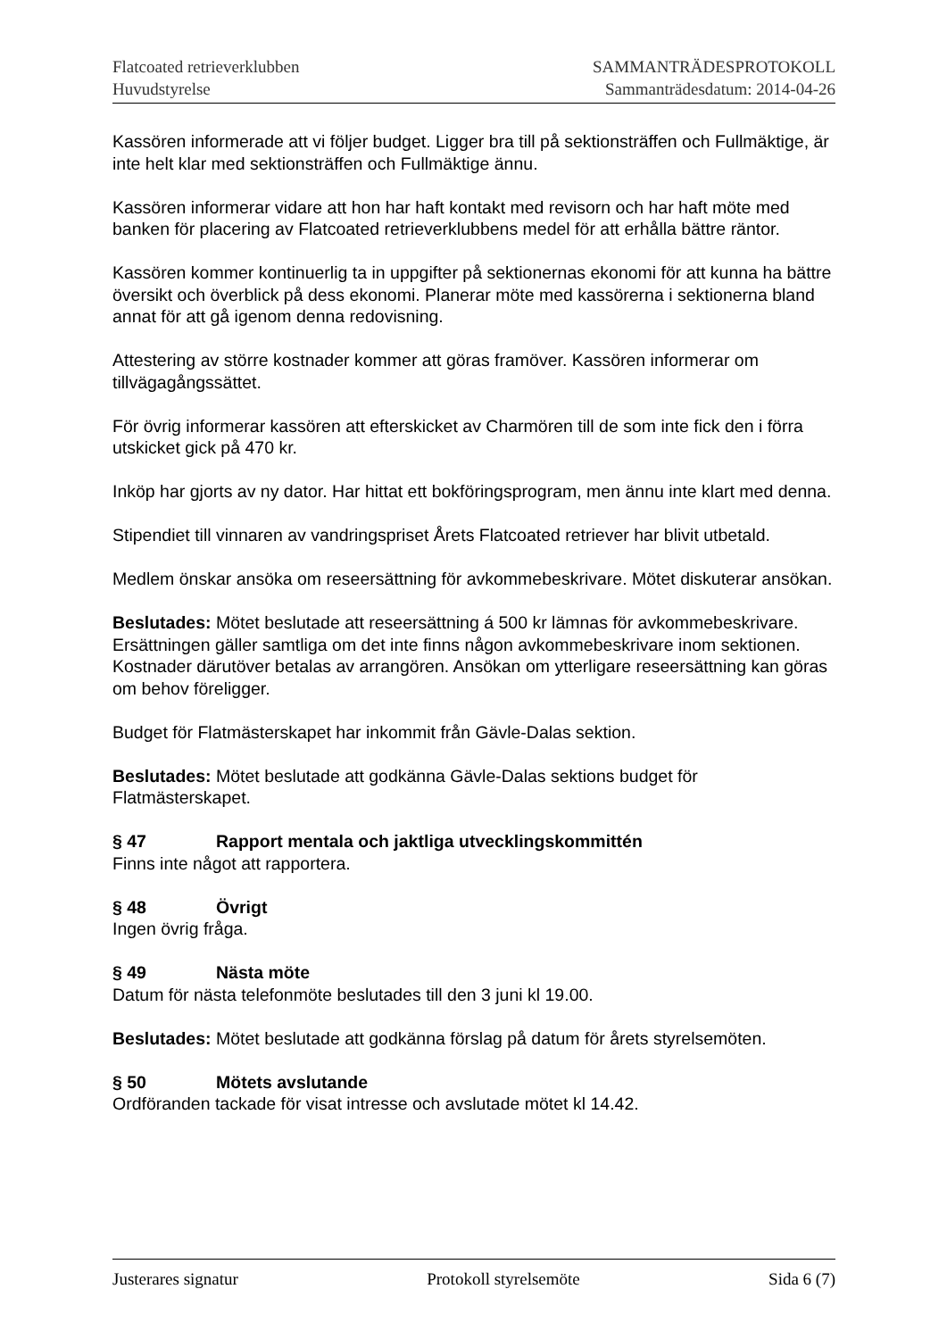Flatcoated retrieverklubben
Huvudstyrelse
SAMMANTRÄDESPROTOKOLL
Sammanträdesdatum: 2014-04-26
Kassören informerade att vi följer budget. Ligger bra till på sektionsträffen och Fullmäktige, är inte helt klar med sektionsträffen och Fullmäktige ännu.
Kassören informerar vidare att hon har haft kontakt med revisorn och har haft möte med banken för placering av Flatcoated retrieverklubbens medel för att erhålla bättre räntor.
Kassören kommer kontinuerlig ta in uppgifter på sektionernas ekonomi för att kunna ha bättre översikt och överblick på dess ekonomi. Planerar möte med kassörerna i sektionerna bland annat för att gå igenom denna redovisning.
Attestering av större kostnader kommer att göras framöver. Kassören informerar om tillvägagångssättet.
För övrig informerar kassören att efterskicket av Charmören till de som inte fick den i förra utskicket gick på 470 kr.
Inköp har gjorts av ny dator. Har hittat ett bokföringsprogram, men ännu inte klart med denna.
Stipendiet till vinnaren av vandringspriset Årets Flatcoated retriever har blivit utbetald.
Medlem önskar ansöka om reseersättning för avkommebeskrivare. Mötet diskuterar ansökan.
Beslutades: Mötet beslutade att reseersättning á 500 kr lämnas för avkommebeskrivare. Ersättningen gäller samtliga om det inte finns någon avkommebeskrivare inom sektionen. Kostnader därutöver betalas av arrangören. Ansökan om ytterligare reseersättning kan göras om behov föreligger.
Budget för Flatmästerskapet har inkommit från Gävle-Dalas sektion.
Beslutades: Mötet beslutade att godkänna Gävle-Dalas sektions budget för Flatmästerskapet.
§ 47 Rapport mentala och jaktliga utvecklingskommittén
Finns inte något att rapportera.
§ 48 Övrigt
Ingen övrig fråga.
§ 49 Nästa möte
Datum för nästa telefonmöte beslutades till den 3 juni kl 19.00.
Beslutades: Mötet beslutade att godkänna förslag på datum för årets styrelsemöten.
§ 50 Mötets avslutande
Ordföranden tackade för visat intresse och avslutade mötet kl 14.42.
Justerares signatur Protokoll styrelsemöte Sida 6 (7)